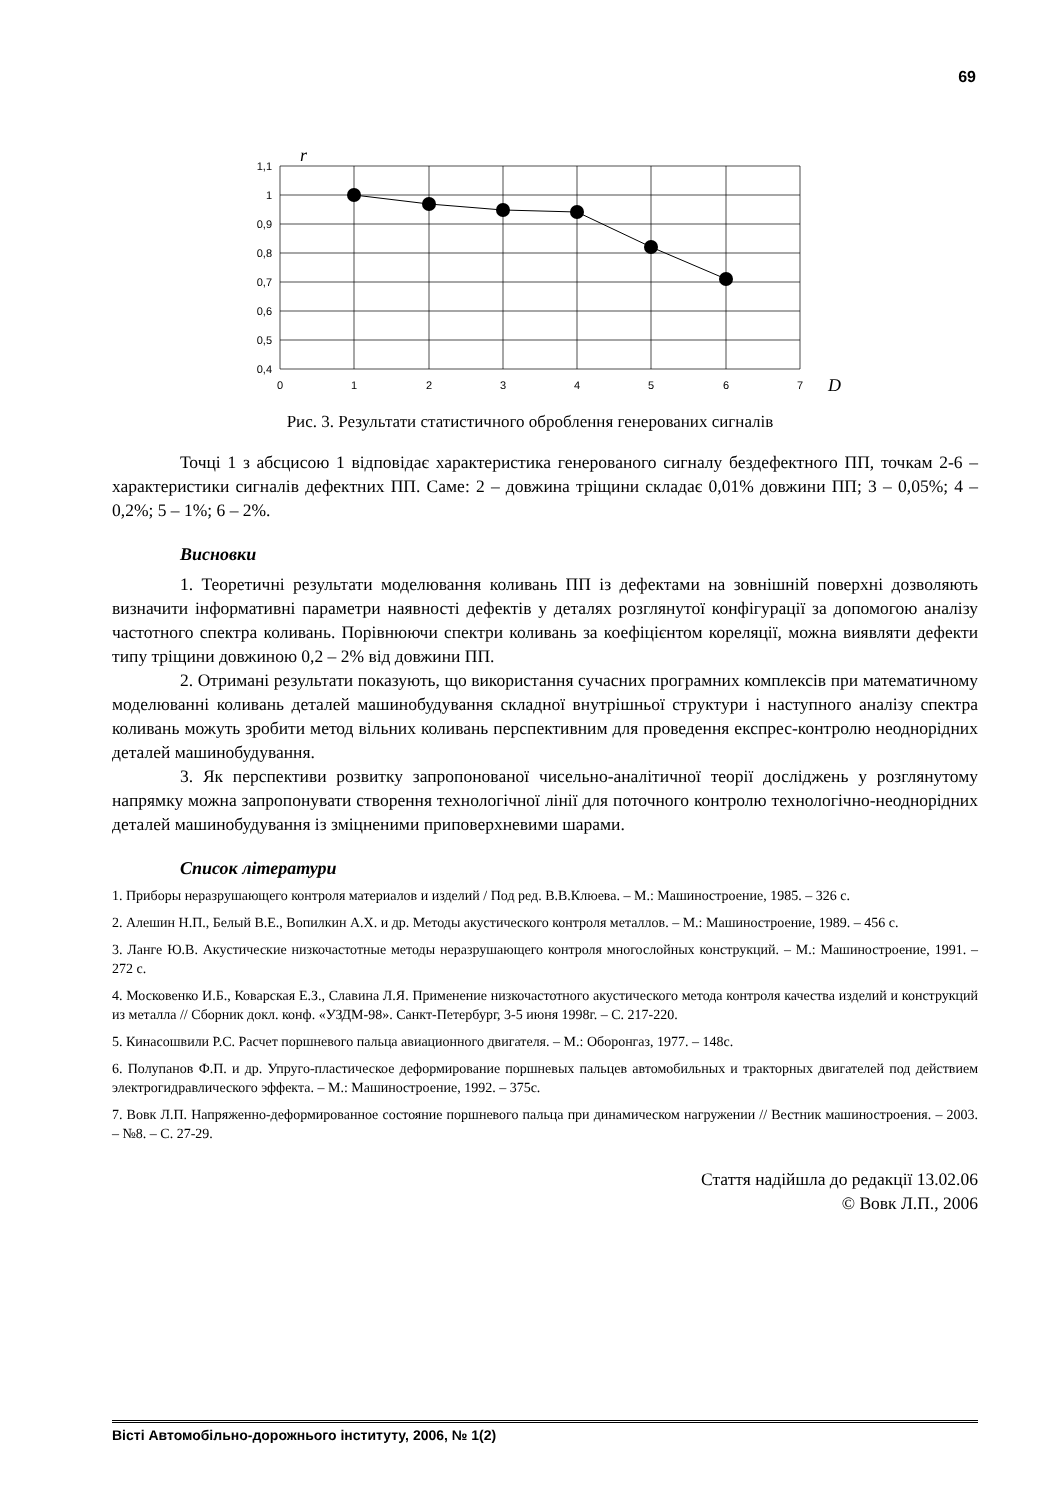69
1,1
1
0,9
0,8
0,7
0,6
0,5
0,4
0
1
2
3
4
5
6
7
r
D
Рис. 3. Результати статистичного оброблення генерованих сигналів
Точці 1 з абсцисою 1 відповідає характеристика генерованого сигналу бездефектного ПП, точкам 2-6 – характеристики сигналів дефектних ПП. Саме: 2 – довжина тріщини складає 0,01% довжини ПП; 3 – 0,05%; 4 – 0,2%; 5 – 1%; 6 – 2%.
Висновки
1. Теоретичні результати моделювання коливань ПП із дефектами на зовнішній поверхні дозволяють визначити інформативні параметри наявності дефектів у деталях розглянутої конфігурації за допомогою аналізу частотного спектра коливань. Порівнюючи спектри коливань за коефіцієнтом кореляції, можна виявляти дефекти типу тріщини довжиною 0,2 – 2% від довжини ПП.
2. Отримані результати показують, що використання сучасних програмних комплексів при математичному моделюванні коливань деталей машинобудування складної внутрішньої структури і наступного аналізу спектра коливань можуть зробити метод вільних коливань перспективним для проведення експрес-контролю неоднорідних деталей машинобудування.
3. Як перспективи розвитку запропонованої чисельно-аналітичної теорії досліджень у розглянутому напрямку можна запропонувати створення технологічної лінії для поточного контролю технологічно-неоднорідних деталей машинобудування із зміцненими приповерхневими шарами.
Список літератури
1. Приборы неразрушающего контроля материалов и изделий / Под ред. В.В.Клюева. – М.: Машиностроение, 1985. – 326 с.
2. Алешин Н.П., Белый В.Е., Вопилкин А.Х. и др. Методы акустического контроля металлов. – М.: Машиностроение, 1989. – 456 с.
3. Ланге Ю.В. Акустические низкочастотные методы неразрушающего контроля многослойных конструкций. – М.: Машиностроение, 1991. – 272 с.
4. Московенко И.Б., Коварская Е.З., Славина Л.Я. Применение низкочастотного акустического метода контроля качества изделий и конструкций из металла // Сборник докл. конф. «УЗДМ-98». Санкт-Петербург, 3-5 июня 1998г. – С. 217-220.
5. Кинасошвили Р.С. Расчет поршневого пальца авиационного двигателя. – М.: Оборонгаз, 1977. – 148с.
6. Полупанов Ф.П. и др. Упруго-пластическое деформирование поршневых пальцев автомобильных и тракторных двигателей под действием электрогидравлического эффекта. – М.: Машиностроение, 1992. – 375с.
7. Вовк Л.П. Напряженно-деформированное состояние поршневого пальца при динамическом нагружении // Вестник машиностроения. – 2003. – №8. – С. 27-29.
Стаття надійшла до редакції 13.02.06
© Вовк Л.П., 2006
Вісті Автомобільно-дорожнього інституту, 2006, № 1(2)